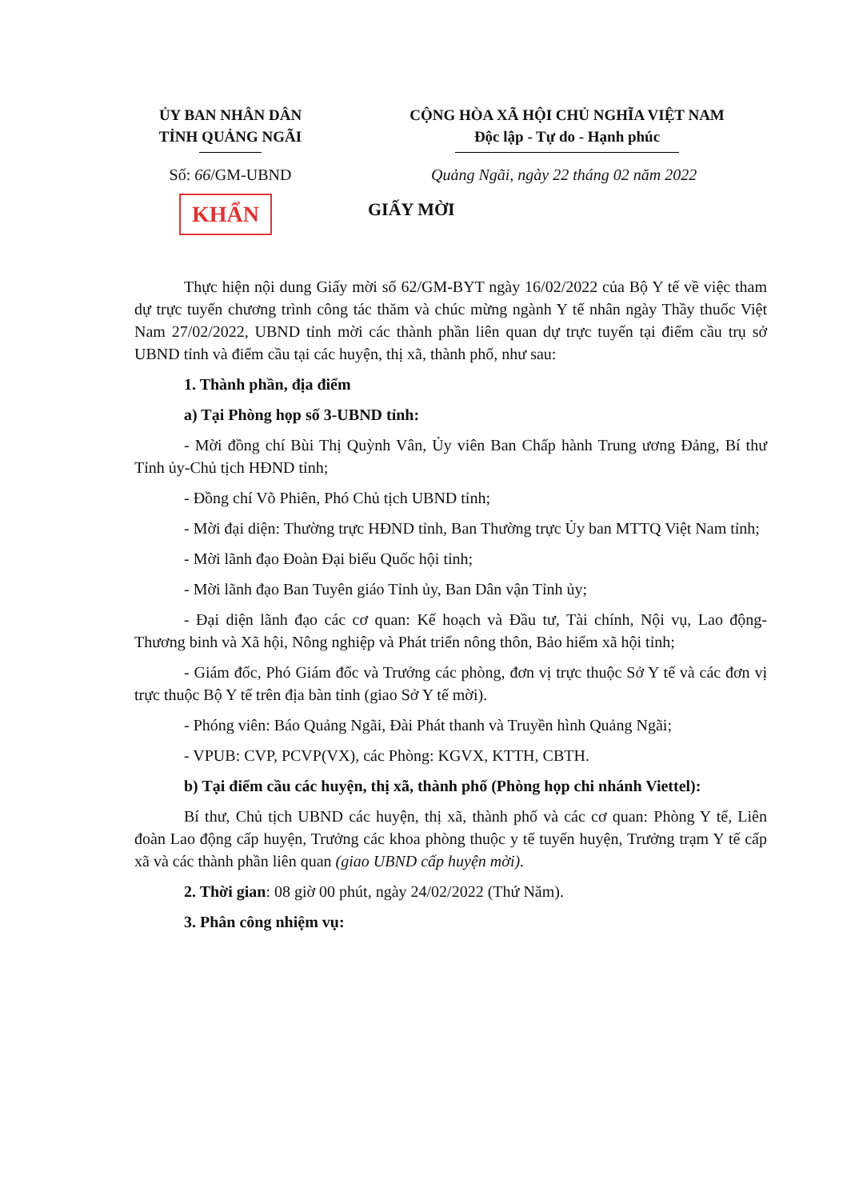ỦY BAN NHÂN DÂN
TỈNH QUẢNG NGÃI
CỘNG HÒA XÃ HỘI CHỦ NGHĨA VIỆT NAM
Độc lập - Tự do - Hạnh phúc
Số: 66/GM-UBND Quảng Ngãi, ngày 22 tháng 02 năm 2022
KHẨN GIẤY MỜI
Thực hiện nội dung Giấy mời số 62/GM-BYT ngày 16/02/2022 của Bộ Y tế về việc tham dự trực tuyến chương trình công tác thăm và chúc mừng ngành Y tế nhân ngày Thầy thuốc Việt Nam 27/02/2022, UBND tỉnh mời các thành phần liên quan dự trực tuyến tại điểm cầu trụ sở UBND tỉnh và điểm cầu tại các huyện, thị xã, thành phố, như sau:
1. Thành phần, địa điểm
a) Tại Phòng họp số 3-UBND tỉnh:
- Mời đồng chí Bùi Thị Quỳnh Vân, Ủy viên Ban Chấp hành Trung ương Đảng, Bí thư Tỉnh ủy-Chủ tịch HĐND tỉnh;
- Đồng chí Võ Phiên, Phó Chủ tịch UBND tỉnh;
- Mời đại diện: Thường trực HĐND tỉnh, Ban Thường trực Ủy ban MTTQ Việt Nam tỉnh;
- Mời lãnh đạo Đoàn Đại biểu Quốc hội tỉnh;
- Mời lãnh đạo Ban Tuyên giáo Tỉnh ủy, Ban Dân vận Tỉnh ủy;
- Đại diện lãnh đạo các cơ quan: Kế hoạch và Đầu tư, Tài chính, Nội vụ, Lao động-Thương binh và Xã hội, Nông nghiệp và Phát triển nông thôn, Bảo hiểm xã hội tỉnh;
- Giám đốc, Phó Giám đốc và Trưởng các phòng, đơn vị trực thuộc Sở Y tế và các đơn vị trực thuộc Bộ Y tế trên địa bàn tỉnh (giao Sở Y tế mời).
- Phóng viên: Báo Quảng Ngãi, Đài Phát thanh và Truyền hình Quảng Ngãi;
- VPUB: CVP, PCVP(VX), các Phòng: KGVX, KTTH, CBTH.
b) Tại điểm cầu các huyện, thị xã, thành phố (Phòng họp chi nhánh Viettel):
Bí thư, Chủ tịch UBND các huyện, thị xã, thành phố và các cơ quan: Phòng Y tế, Liên đoàn Lao động cấp huyện, Trưởng các khoa phòng thuộc y tế tuyến huyện, Trưởng trạm Y tế cấp xã và các thành phần liên quan (giao UBND cấp huyện mời).
2. Thời gian: 08 giờ 00 phút, ngày 24/02/2022 (Thứ Năm).
3. Phân công nhiệm vụ: